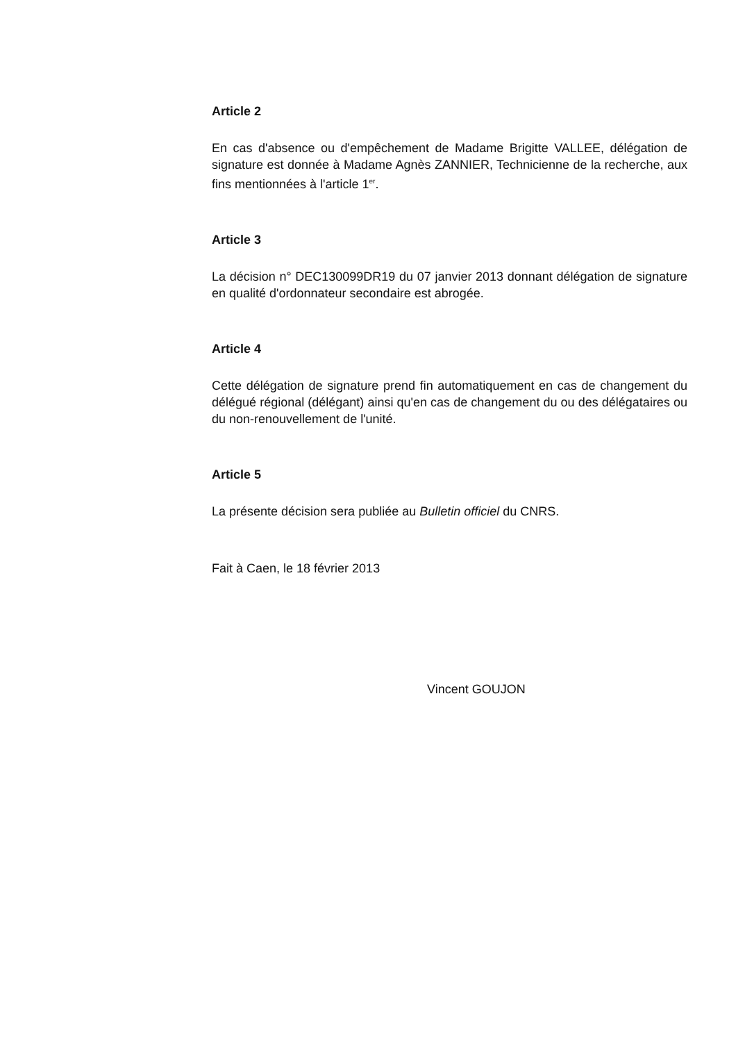Article 2
En cas d'absence ou d'empêchement de Madame Brigitte VALLEE, délégation de signature est donnée à Madame Agnès ZANNIER, Technicienne de la recherche, aux fins mentionnées à l'article 1<sup>er</sup>.
Article 3
La décision n° DEC130099DR19 du 07 janvier 2013 donnant délégation de signature en qualité d'ordonnateur secondaire est abrogée.
Article 4
Cette délégation de signature prend fin automatiquement en cas de changement du délégué régional (délégant) ainsi qu'en cas de changement du ou des délégataires ou du non-renouvellement de l'unité.
Article 5
La présente décision sera publiée au Bulletin officiel du CNRS.
Fait à Caen, le 18 février 2013
Vincent GOUJON